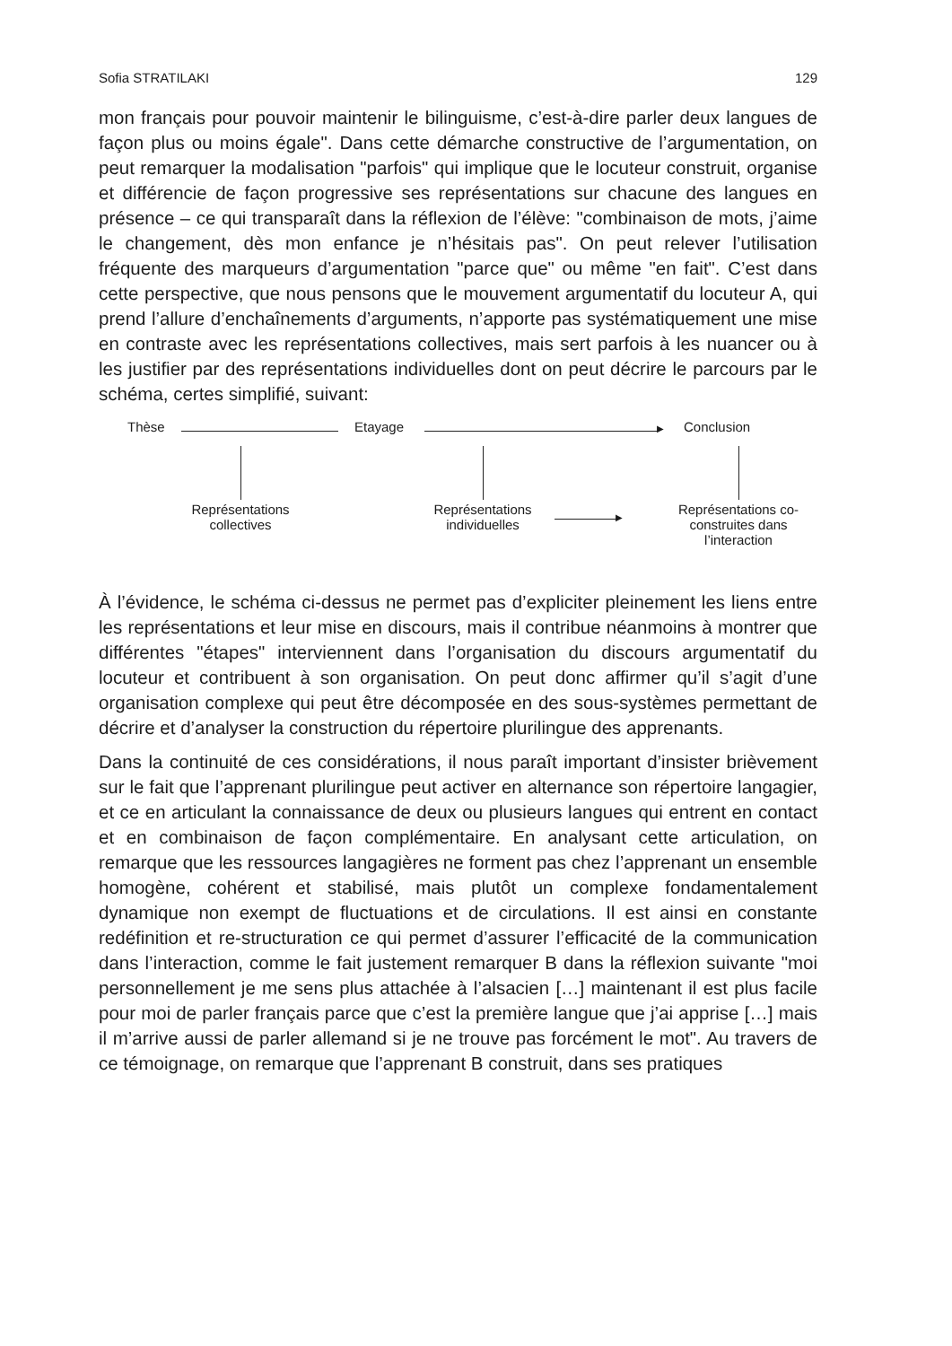Sofia STRATILAKI 129
mon français pour pouvoir maintenir le bilinguisme, c’est-à-dire parler deux langues de façon plus ou moins égale". Dans cette démarche constructive de l’argumentation, on peut remarquer la modalisation "parfois" qui implique que le locuteur construit, organise et différencie de façon progressive ses représentations sur chacune des langues en présence – ce qui transparaît dans la réflexion de l’élève: "combinaison de mots, j’aime le changement, dès mon enfance je n’hésitais pas". On peut relever l’utilisation fréquente des marqueurs d’argumentation "parce que" ou même "en fait". C’est dans cette perspective, que nous pensons que le mouvement argumentatif du locuteur A, qui prend l’allure d’enchaînements d’arguments, n’apporte pas systématiquement une mise en contraste avec les représentations collectives, mais sert parfois à les nuancer ou à les justifier par des représentations individuelles dont on peut décrire le parcours par le schéma, certes simplifié, suivant:
Thèse Etayage ▶ Conclusion
Représentations collectives Représentations individuelles
▶
Représentations co-construites dans l’interaction
À l’évidence, le schéma ci-dessus ne permet pas d’expliciter pleinement les liens entre les représentations et leur mise en discours, mais il contribue néanmoins à montrer que différentes "étapes" interviennent dans l’organisation du discours argumentatif du locuteur et contribuent à son organisation. On peut donc affirmer qu’il s’agit d’une organisation complexe qui peut être décomposée en des sous-systèmes permettant de décrire et d’analyser la construction du répertoire plurilingue des apprenants.
Dans la continuité de ces considérations, il nous paraît important d’insister brièvement sur le fait que l’apprenant plurilingue peut activer en alternance son répertoire langagier, et ce en articulant la connaissance de deux ou plusieurs langues qui entrent en contact et en combinaison de façon complémentaire. En analysant cette articulation, on remarque que les ressources langagières ne forment pas chez l’apprenant un ensemble homogène, cohérent et stabilisé, mais plutôt un complexe fondamentalement dynamique non exempt de fluctuations et de circulations. Il est ainsi en constante redéfinition et re-structuration ce qui permet d’assurer l’efficacité de la communication dans l’interaction, comme le fait justement remarquer B dans la réflexion suivante "moi personnellement je me sens plus attachée à l’alsacien […] maintenant il est plus facile pour moi de parler français parce que c’est la première langue que j’ai apprise […] mais il m’arrive aussi de parler allemand si je ne trouve pas forcément le mot". Au travers de ce témoignage, on remarque que l’apprenant B construit, dans ses pratiques